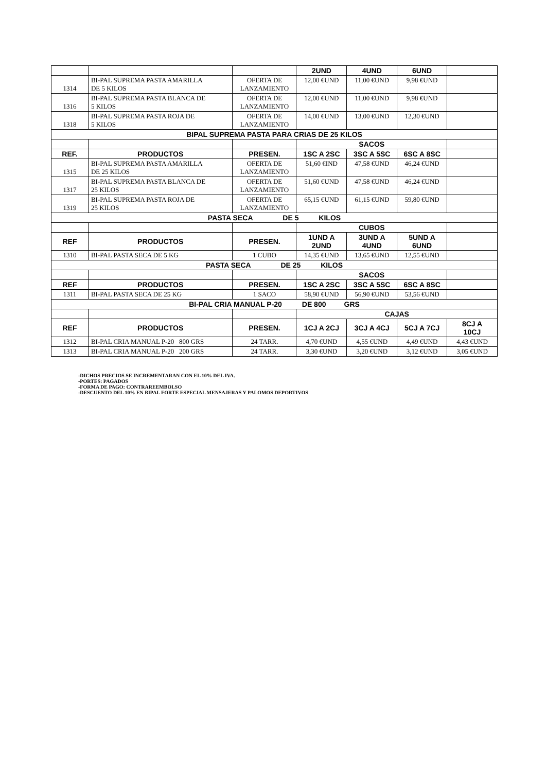| | | | 2UND | 4UND | 6UND | |
| 1314 | BI-PAL SUPREMA PASTA AMARILLA DE 5 KILOS | OFERTA DE LANZAMIENTO | 12,00 €UND | 11,00 €UND | 9,98 €UND | |
| 1316 | BI-PAL SUPREMA PASTA BLANCA DE 5 KILOS | OFERTA DE LANZAMIENTO | 12,00 €UND | 11,00 €UND | 9,98 €UND | |
| 1318 | BI-PAL SUPREMA PASTA ROJA DE 5 KILOS | OFERTA DE LANZAMIENTO | 14,00 €UND | 13,00 €UND | 12,30 €UND | |
| BIPAL SUPREMA PASTA PARA CRIAS DE 25 KILOS | | | | | | |
| | | | SACOS | | | |
| REF. | PRODUCTOS | PRESEN. | 1SC A 2SC | 3SC A 5SC | 6SC A 8SC | |
| 1315 | BI-PAL SUPREMA PASTA AMARILLA DE 25 KILOS | OFERTA DE LANZAMIENTO | 51,60 €IND | 47,58 €UND | 46,24 €UND | |
| 1317 | BI-PAL SUPREMA PASTA BLANCA DE 25 KILOS | OFERTA DE LANZAMIENTO | 51,60 €UND | 47,58 €UND | 46,24 €UND | |
| 1319 | BI-PAL SUPREMA PASTA ROJA DE 25 KILOS | OFERTA DE LANZAMIENTO | 65,15 €UND | 61,15 €UND | 59,80 €UND | |
| PASTA SECA DE 5 KILOS | | | | | | |
| | | | CUBOS | | | |
| REF | PRODUCTOS | PRESEN. | 1UND A 2UND | 3UND A 4UND | 5UND A 6UND | |
| 1310 | BI-PAL PASTA SECA DE 5 KG | 1 CUBO | 14,35 €UND | 13,65 €UND | 12,55 €UND | |
| PASTA SECA DE 25 KILOS | | | | | | |
| | | | SACOS | | | |
| REF | PRODUCTOS | PRESEN. | 1SC A 2SC | 3SC A 5SC | 6SC A 8SC | |
| 1311 | BI-PAL PASTA SECA DE 25 KG | 1 SACO | 58,90 €UND | 56,90 €UND | 53,56 €UND | |
| BI-PAL CRIA MANUAL P-20 DE 800 GRS | | | | | | |
| | | | CAJAS | | | |
| REF | PRODUCTOS | PRESEN. | 1CJ A 2CJ | 3CJ A 4CJ | 5CJ A 7CJ | 8CJ A 10CJ |
| 1312 | BI-PAL CRIA MANUAL P-20 800 GRS | 24 TARR. | 4,70 €UND | 4,55 €UND | 4,49 €UND | 4,43 €UND |
| 1313 | BI-PAL CRIA MANUAL P-20 200 GRS | 24 TARR. | 3,30 €UND | 3,20 €UND | 3,12 €UND | 3,05 €UND |
-DICHOS PRECIOS SE INCREMENTARAN CON EL 10% DEL IVA.
-PORTES: PAGADOS
-FORMA DE PAGO: CONTRAREEMBOLSO
-DESCUENTO DEL 10% EN BIPAL FORTE ESPECIAL MENSAJERAS Y PALOMOS DEPORTIVOS